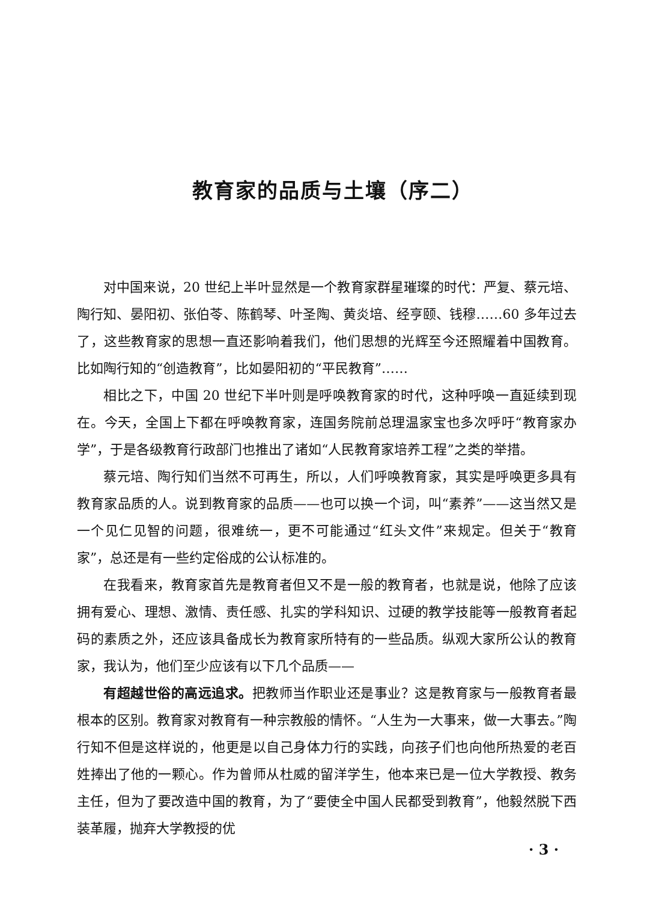教育家的品质与土壤（序二）
对中国来说，20 世纪上半叶显然是一个教育家群星璀璨的时代：严复、蔡元培、陶行知、晏阳初、张伯苓、陈鹤琴、叶圣陶、黄炎培、经亨颐、钱穆……60 多年过去了，这些教育家的思想一直还影响着我们，他们思想的光辉至今还照耀着中国教育。比如陶行知的“创造教育”，比如晏阳初的“平民教育”……
相比之下，中国 20 世纪下半叶则是呼唤教育家的时代，这种呼唤一直延续到现在。今天，全国上下都在呼唤教育家，连国务院前总理温家宝也多次呼吁“教育家办学”，于是各级教育行政部门也推出了诸如“人民教育家培养工程”之类的举措。
蔡元培、陶行知们当然不可再生，所以，人们呼唤教育家，其实是呼唤更多具有教育家品质的人。说到教育家的品质——也可以换一个词，叫“素养”——这当然又是一个见仁见智的问题，很难统一，更不可能通过“红头文件”来规定。但关于“教育家”，总还是有一些约定俗成的公认标准的。
在我看来，教育家首先是教育者但又不是一般的教育者，也就是说，他除了应该拥有爱心、理想、激情、责任感、扎实的学科知识、过硬的教学技能等一般教育者起码的素质之外，还应该具备成长为教育家所特有的一些品质。纵观大家所公认的教育家，我认为，他们至少应该有以下几个品质——
有超越世俗的高远追求。把教师当作职业还是事业？这是教育家与一般教育者最根本的区别。教育家对教育有一种宗教般的情怀。“人生为一大事来，做一大事去。”陶行知不但是这样说的，他更是以自己身体力行的实践，向孩子们也向他所热爱的老百姓捧出了他的一颗心。作为曾师从杜威的留洋学生，他本来已是一位大学教授、教务主任，但为了要改造中国的教育，为了“要使全中国人民都受到教育”，他毅然脱下西装革履，抛弃大学教授的优
· 3 ·